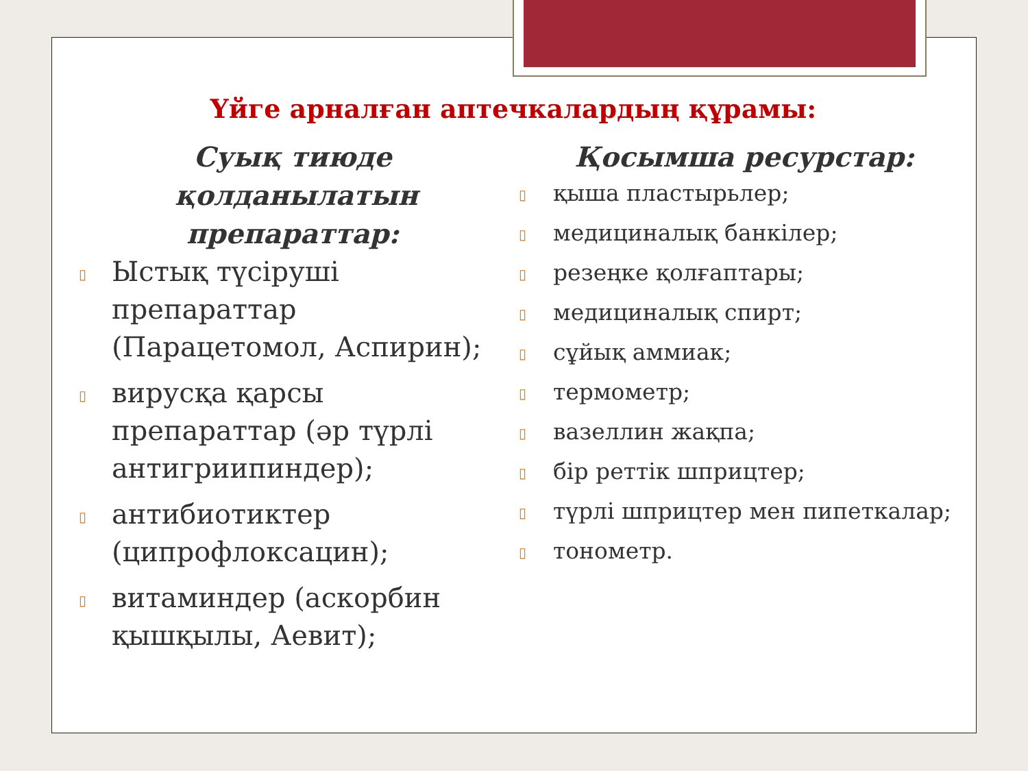Үйге арналған аптечкалардың құрамы:
Суық тиюде қолданылатын препараттар:
▯ Ыстық түсіруші препараттар (Парацетомол, Аспирин);
▯ вирусқа қарсы препараттар (әр түрлі антигриипиндер);
▯ антибиотиктер (ципрофлоксацин);
▯ витаминдер (аскорбин қышқылы, Аевит);
Қосымша ресурстар:
▯ қыша пластырьлер;
▯ медициналық банкілер;
▯ резеңке қолғаптары;
▯ медициналық спирт;
▯ сұйық аммиак;
▯ термометр;
▯ вазеллин жақпа;
▯ бір реттік шприцтер;
▯ түрлі шприцтер мен пипеткалар;
▯ тонометр.